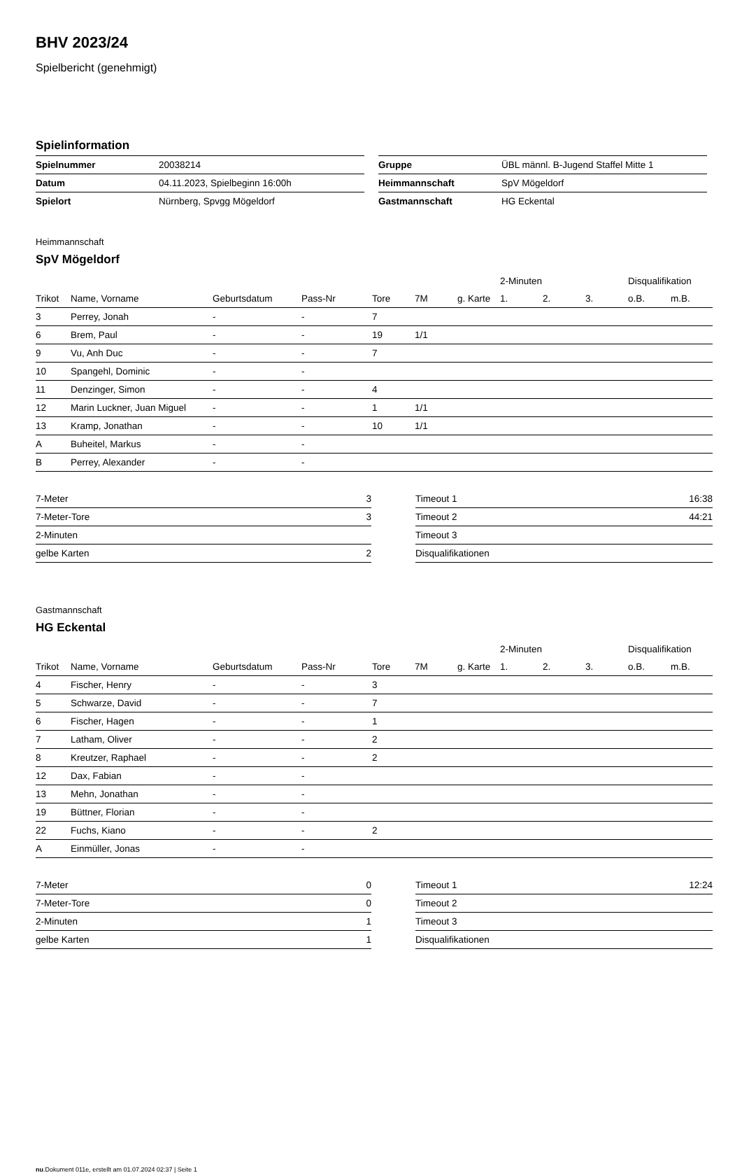BHV 2023/24
Spielbericht (genehmigt)
Spielinformation
| Spielnummer | 20038214 |
| Datum | 04.11.2023, Spielbeginn 16:00h |
| Spielort | Nürnberg, Spvgg Mögeldorf |
| Gruppe | ÜBL männl. B-Jugend Staffel Mitte 1 |
| Heimmannschaft | SpV Mögeldorf |
| Gastmannschaft | HG Eckental |
Heimmannschaft
SpV Mögeldorf
| | | | | | | | 2-Minuten | | | Disqualifikation | |
| --- | --- | --- | --- | --- | --- | --- | --- | --- | --- | --- | --- |
| Trikot | Name, Vorname | Geburtsdatum | Pass-Nr | Tore | 7M | g. Karte | 1. | 2. | 3. | o.B. | m.B. |
| 3 | Perrey, Jonah | - | - | 7 | | | | | | | |
| 6 | Brem, Paul | - | - | 19 | 1/1 | | | | | | |
| 9 | Vu, Anh Duc | - | - | 7 | | | | | | | |
| 10 | Spangehl, Dominic | - | - | | | | | | | | |
| 11 | Denzinger, Simon | - | - | 4 | | | | | | | |
| 12 | Marin Luckner, Juan Miguel | - | - | 1 | 1/1 | | | | | | |
| 13 | Kramp, Jonathan | - | - | 10 | 1/1 | | | | | | |
| A | Buheitel, Markus | - | - | | | | | | | | |
| B | Perrey, Alexander | - | - | | | | | | | | |
| 7-Meter | 3 |
| 7-Meter-Tore | 3 |
| 2-Minuten | |
| gelbe Karten | 2 |
| Timeout 1 | 16:38 |
| Timeout 2 | 44:21 |
| Timeout 3 | |
| Disqualifikationen | |
Gastmannschaft
HG Eckental
| | | | | | | | 2-Minuten | | | Disqualifikation | |
| --- | --- | --- | --- | --- | --- | --- | --- | --- | --- | --- | --- |
| Trikot | Name, Vorname | Geburtsdatum | Pass-Nr | Tore | 7M | g. Karte | 1. | 2. | 3. | o.B. | m.B. |
| 4 | Fischer, Henry | - | - | 3 | | | | | | | |
| 5 | Schwarze, David | - | - | 7 | | | | | | | |
| 6 | Fischer, Hagen | - | - | 1 | | | | | | | |
| 7 | Latham, Oliver | - | - | 2 | | | | | | | |
| 8 | Kreutzer, Raphael | - | - | 2 | | | | | | | |
| 12 | Dax, Fabian | - | - | | | | | | | | |
| 13 | Mehn, Jonathan | - | - | | | | | | | | |
| 19 | Büttner, Florian | - | - | | | | | | | | |
| 22 | Fuchs, Kiano | - | - | 2 | | | | | | | |
| A | Einmüller, Jonas | - | - | | | | | | | | |
| 7-Meter | 0 |
| 7-Meter-Tore | 0 |
| 2-Minuten | 1 |
| gelbe Karten | 1 |
| Timeout 1 | 12:24 |
| Timeout 2 | |
| Timeout 3 | |
| Disqualifikationen | |
nu.Dokument 011e, erstellt am 01.07.2024 02:37 | Seite 1